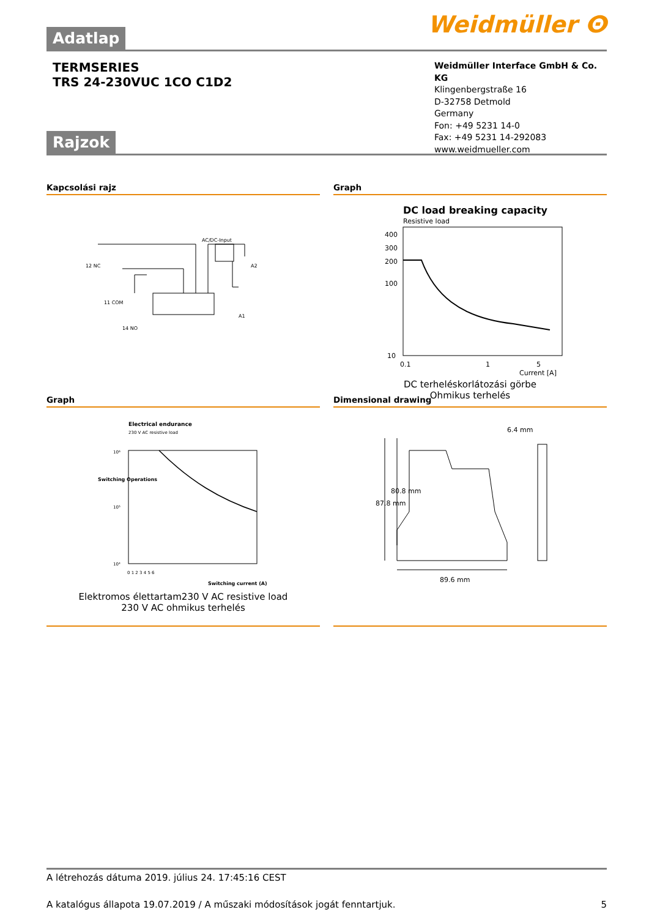Weidmüller ⵙ
Adatlap
TERMSERIES
TRS 24-230VUC 1CO C1D2
Weidmüller Interface GmbH & Co. KG
Klingenbergstraße 16
D-32758 Detmold
Germany
Fon: +49 5231 14-0
Fax: +49 5231 14-292083
www.weidmueller.com
Rajzok
Kapcsolási rajz
AC/DC-Input
12 NC
11 COM
14 NO
A2
A1
Graph
DC load breaking capacity
Resistive load
400
300
200
100
10
0.1
1
5
Current [A]
DC terheléskorlátozási görbe
Ohmikus terhelés
Graph
Electrical endurance
230 V AC resistive load
10⁶
10⁵
10⁴
0 1 2 3 4 5 6
Switching current (A)
Switching Operations
Elektromos élettartam230 V AC resistive load
230 V AC ohmikus terhelés
Dimensional drawing
6.4 mm
89.6 mm
87.8 mm
80.8 mm
A létrehozás dátuma 2019. július 24. 17:45:16 CEST
A katalógus állapota 19.07.2019 / A műszaki módosítások jogát fenntartjuk. 5